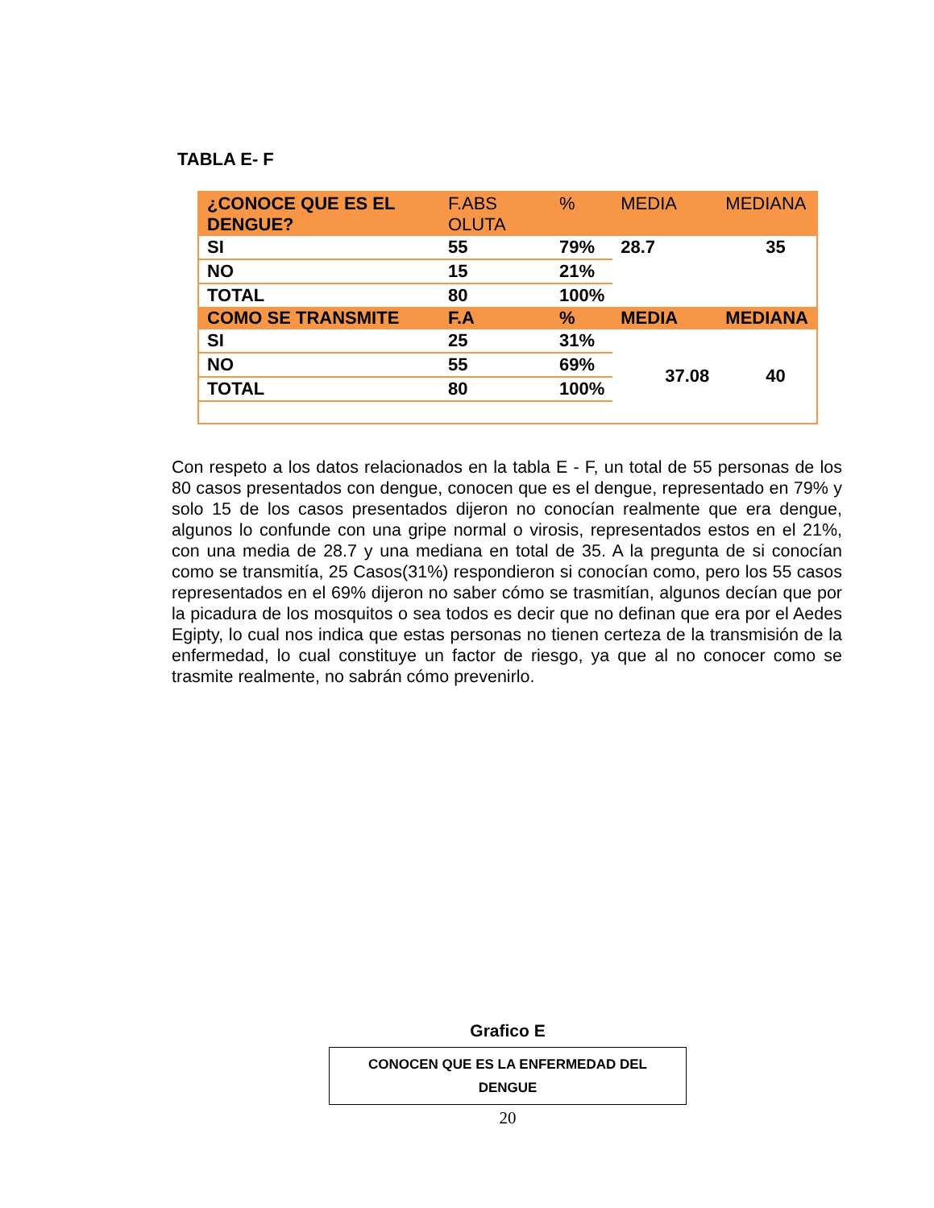TABLA E- F
| ¿CONOCE QUE ES EL DENGUE? | F.ABS OLUTA | % | MEDIA | MEDIANA |
| --- | --- | --- | --- | --- |
| SI | 55 | 79% | 28.7 | 35 |
| NO | 15 | 21% | | |
| TOTAL | 80 | 100% | | |
| COMO SE TRANSMITE | F.A | % | MEDIA | MEDIANA |
| SI | 25 | 31% | 37.08 | 40 |
| NO | 55 | 69% | | |
| TOTAL | 80 | 100% | | |
Con respeto a los datos relacionados en la tabla E - F, un total de 55 personas de los 80 casos presentados con dengue, conocen que es el dengue, representado en 79% y solo 15 de los casos presentados dijeron no conocían realmente que era dengue, algunos lo confunde con una gripe normal o virosis, representados estos en el 21%, con una media de 28.7 y una mediana en total de 35. A la pregunta de si conocían como se transmitía, 25 Casos(31%) respondieron si conocían como, pero los 55 casos representados en el 69% dijeron no saber cómo se trasmitían, algunos decían que por la picadura de los mosquitos o sea todos es decir que no definan que era por el Aedes Egipty, lo cual nos indica que estas personas no tienen certeza de la transmisión de la enfermedad, lo cual constituye un factor de riesgo, ya que al no conocer como se trasmite realmente, no sabrán cómo prevenirlo.
Grafico E
CONOCEN QUE ES LA ENFERMEDAD DEL
DENGUE
20